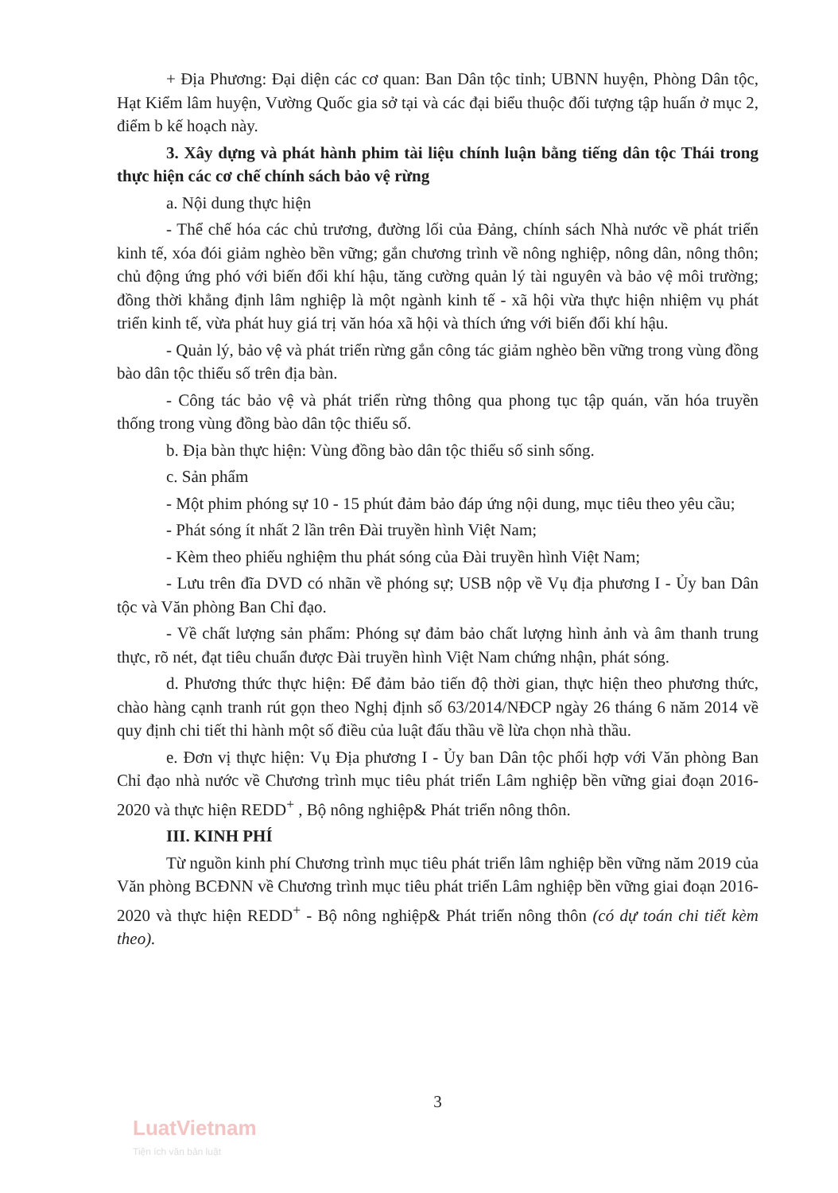+ Địa Phương: Đại diện các cơ quan: Ban Dân tộc tỉnh; UBNN huyện, Phòng Dân tộc, Hạt Kiểm lâm huyện, Vường Quốc gia sở tại và các đại biểu thuộc đối tượng tập huấn ở mục 2, điểm b kế hoạch này.
3. Xây dựng và phát hành phim tài liệu chính luận bằng tiếng dân tộc Thái trong thực hiện các cơ chế chính sách bảo vệ rừng
a. Nội dung thực hiện
- Thể chế hóa các chủ trương, đường lối của Đảng, chính sách Nhà nước về phát triển kinh tế, xóa đói giảm nghèo bền vững; gắn chương trình về nông nghiệp, nông dân, nông thôn; chủ động ứng phó với biến đổi khí hậu, tăng cường quản lý tài nguyên và bảo vệ môi trường; đồng thời khẳng định lâm nghiệp là một ngành kinh tế - xã hội vừa thực hiện nhiệm vụ phát triển kinh tế, vừa phát huy giá trị văn hóa xã hội và thích ứng với biến đổi khí hậu.
- Quản lý, bảo vệ và phát triển rừng gắn công tác giảm nghèo bền vững trong vùng đồng bào dân tộc thiểu số trên địa bàn.
- Công tác bảo vệ và phát triển rừng thông qua phong tục tập quán, văn hóa truyền thống trong vùng đồng bào dân tộc thiểu số.
b. Địa bàn thực hiện: Vùng đồng bào dân tộc thiểu số sinh sống.
c. Sản phẩm
- Một phim phóng sự 10 - 15 phút đảm bảo đáp ứng nội dung, mục tiêu theo yêu cầu;
- Phát sóng ít nhất 2 lần trên Đài truyền hình Việt Nam;
- Kèm theo phiếu nghiệm thu phát sóng của Đài truyền hình Việt Nam;
- Lưu trên đĩa DVD có nhãn về phóng sự; USB nộp về Vụ địa phương I - Ủy ban Dân tộc và Văn phòng Ban Chỉ đạo.
- Về chất lượng sản phẩm: Phóng sự đảm bảo chất lượng hình ảnh và âm thanh trung thực, rõ nét, đạt tiêu chuẩn được Đài truyền hình Việt Nam chứng nhận, phát sóng.
d. Phương thức thực hiện: Để đảm bảo tiến độ thời gian, thực hiện theo phương thức, chào hàng cạnh tranh rút gọn theo Nghị định số 63/2014/NĐCP ngày 26 tháng 6 năm 2014 về quy định chi tiết thi hành một số điều của luật đấu thầu về lừa chọn nhà thầu.
e. Đơn vị thực hiện: Vụ Địa phương I - Ủy ban Dân tộc phối hợp với Văn phòng Ban Chỉ đạo nhà nước về Chương trình mục tiêu phát triển Lâm nghiệp bền vững giai đoạn 2016-2020 và thực hiện REDD<sup>+</sup> , Bộ nông nghiệp& Phát triển nông thôn.
III. KINH PHÍ
Từ nguồn kinh phí Chương trình mục tiêu phát triển lâm nghiệp bền vững năm 2019 của Văn phòng BCĐNN về Chương trình mục tiêu phát triển Lâm nghiệp bền vững giai đoạn 2016-2020 và thực hiện REDD<sup>+</sup> - Bộ nông nghiệp& Phát triển nông thôn (có dự toán chi tiết kèm theo).
3
LuatVietnam
Tiện ích văn bản luật